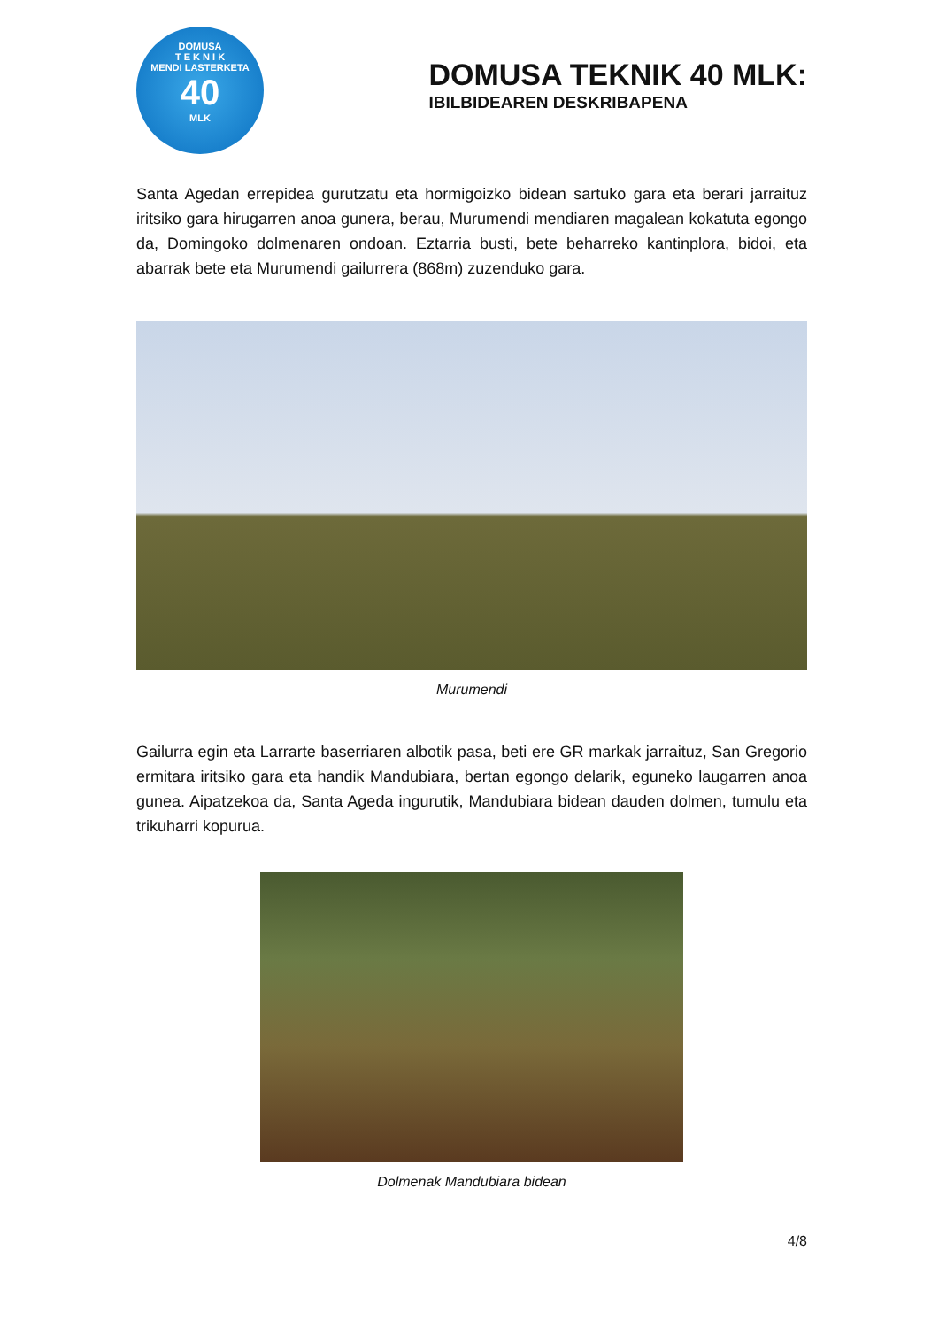DOMUSA
T E K N I K
MENDI LASTERKETA
40
MLK
DOMUSA TEKNIK 40 MLK:
IBILBIDEAREN DESKRIBAPENA
Santa Agedan errepidea gurutzatu eta hormigoizko bidean sartuko gara eta berari jarraituz iritsiko gara hirugarren anoa gunera, berau, Murumendi mendiaren magalean kokatuta egongo da, Domingoko dolmenaren ondoan. Eztarria busti, bete beharreko kantinplora, bidoi, eta abarrak bete eta Murumendi gailurrera (868m) zuzenduko gara.
Murumendi
Gailurra egin eta Larrarte baserriaren albotik pasa, beti ere GR markak jarraituz, San Gregorio ermitara iritsiko gara eta handik Mandubiara, bertan egongo delarik, eguneko laugarren anoa gunea. Aipatzekoa da, Santa Ageda ingurutik, Mandubiara bidean dauden dolmen, tumulu eta trikuharri kopurua.
Dolmenak Mandubiara bidean
4/8